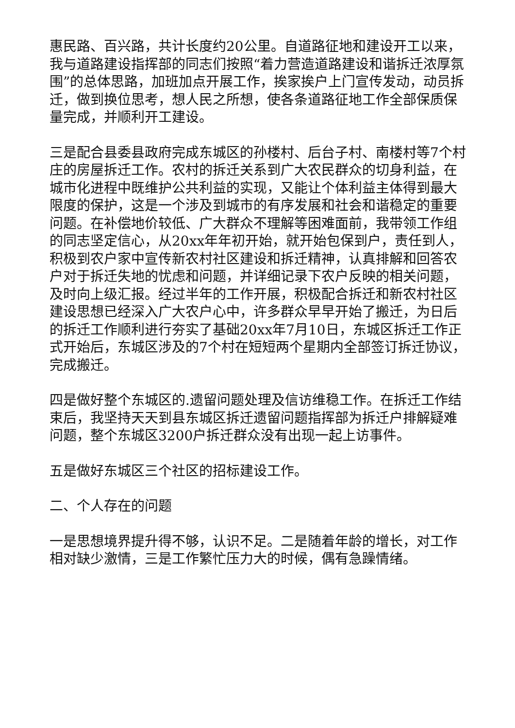惠民路、百兴路，共计长度约20公里。自道路征地和建设开工以来，我与道路建设指挥部的同志们按照“着力营造道路建设和谐拆迁浓厚氛围”的总体思路，加班加点开展工作，挨家挨户上门宣传发动，动员拆迁，做到换位思考，想人民之所想，使各条道路征地工作全部保质保量完成，并顺利开工建设。
三是配合县委县政府完成东城区的孙楼村、后台子村、南楼村等7个村庄的房屋拆迁工作。农村的拆迁关系到广大农民群众的切身利益，在城市化进程中既维护公共利益的实现，又能让个体利益主体得到最大限度的保护，这是一个涉及到城市的有序发展和社会和谐稳定的重要问题。在补偿地价较低、广大群众不理解等困难面前，我带领工作组的同志坚定信心，从20xx年年初开始，就开始包保到户，责任到人，积极到农户家中宣传新农村社区建设和拆迁精神，认真排解和回答农户对于拆迁失地的忧虑和问题，并详细记录下农户反映的相关问题，及时向上级汇报。经过半年的工作开展，积极配合拆迁和新农村社区建设思想已经深入广大农户心中，许多群众早早开始了搬迁，为日后的拆迁工作顺利进行夯实了基础20xx年7月10日，东城区拆迁工作正式开始后，东城区涉及的7个村在短短两个星期内全部签订拆迁协议，完成搬迁。
四是做好整个东城区的.遗留问题处理及信访维稳工作。在拆迁工作结束后，我坚持天天到县东城区拆迁遗留问题指挥部为拆迁户排解疑难问题，整个东城区3200户拆迁群众没有出现一起上访事件。
五是做好东城区三个社区的招标建设工作。
二、个人存在的问题
一是思想境界提升得不够，认识不足。二是随着年龄的增长，对工作相对缺少激情，三是工作繁忙压力大的时候，偶有急躁情绪。